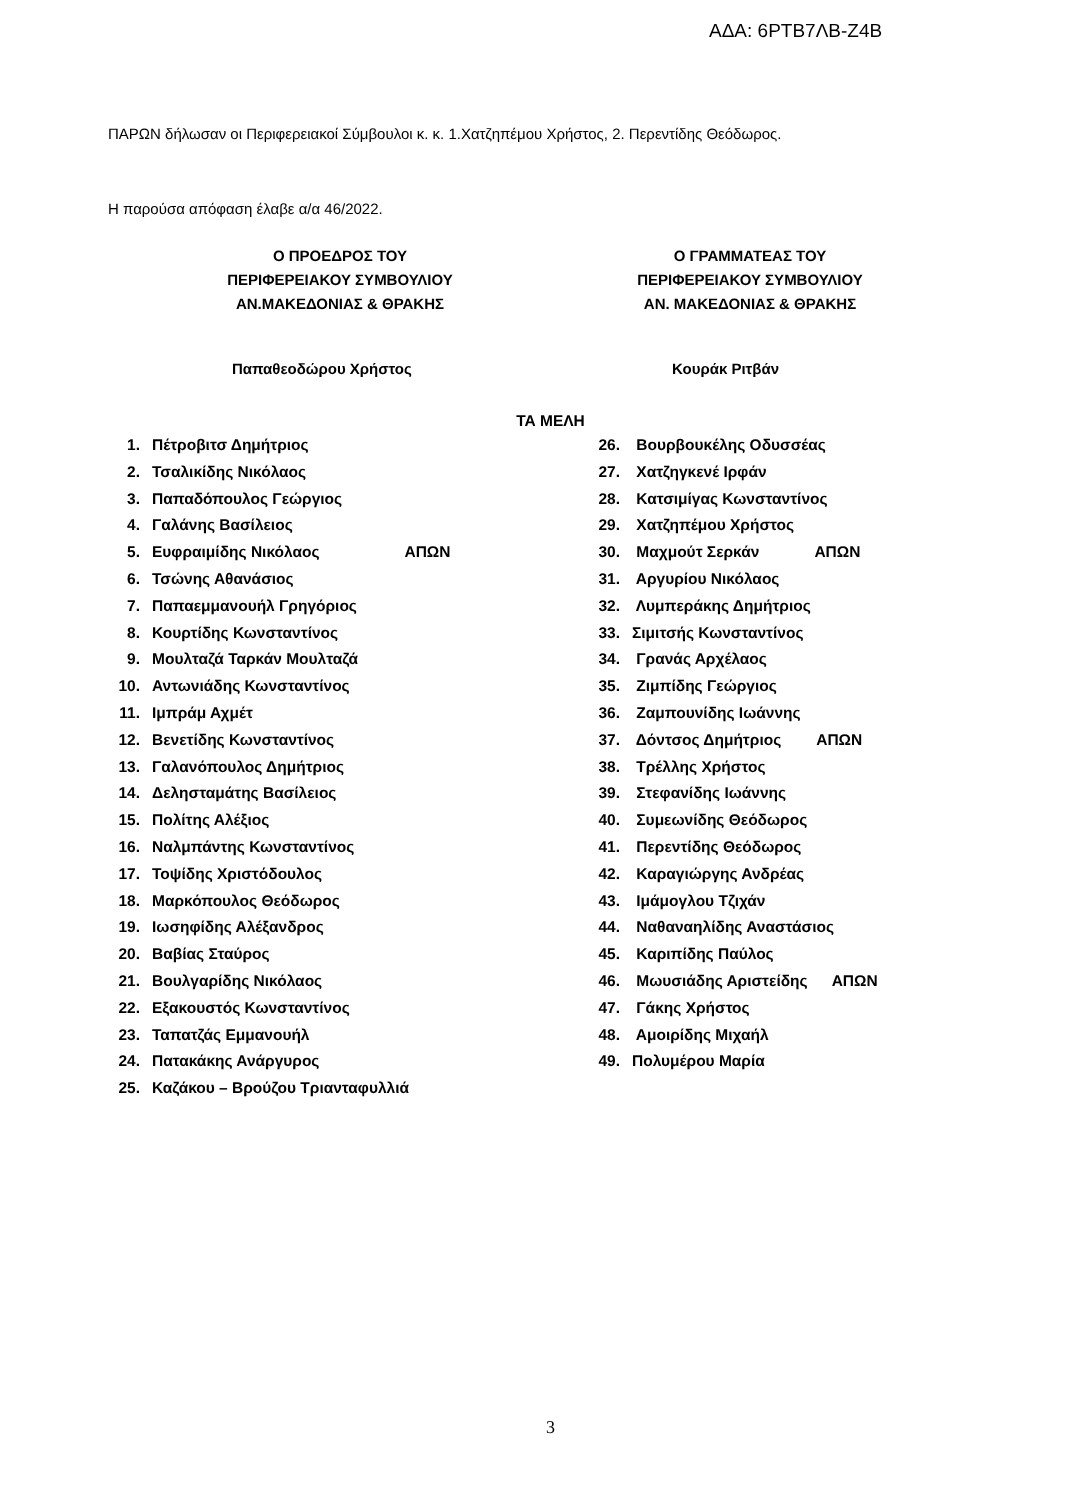ΑΔΑ: 6ΡΤΒ7ΛΒ-Ζ4Β
ΠΑΡΩΝ δήλωσαν οι Περιφερειακοί Σύμβουλοι κ. κ. 1.Χατζηπέμου Χρήστος, 2. Περεντίδης Θεόδωρος.
Η παρούσα απόφαση έλαβε α/α 46/2022.
Ο ΠΡΟΕΔΡΟΣ ΤΟΥ
ΠΕΡΙΦΕΡΕΙΑΚΟΥ ΣΥΜΒΟΥΛΙΟΥ
ΑΝ.ΜΑΚΕΔΟΝΙΑΣ & ΘΡΑΚΗΣ
Ο ΓΡΑΜΜΑΤΕΑΣ ΤΟΥ
ΠΕΡΙΦΕΡΕΙΑΚΟΥ ΣΥΜΒΟΥΛΙΟΥ
ΑΝ. ΜΑΚΕΔΟΝΙΑΣ & ΘΡΑΚΗΣ
Παπαθεοδώρου Χρήστος Κουράκ Ριτβάν
ΤΑ ΜΕΛΗ
1. Πέτροβιτσ Δημήτριος
2. Τσαλικίδης Νικόλαος
3. Παπαδόπουλος Γεώργιος
4. Γαλάνης Βασίλειος
5. Ευφραιμίδης Νικόλαος ΑΠΩΝ
6. Τσώνης Αθανάσιος
7. Παπαεμμανουήλ Γρηγόριος
8. Κουρτίδης Κωνσταντίνος
9. Μουλταζά Ταρκάν Μουλταζά
10. Αντωνιάδης Κωνσταντίνος
11. Ιμπράμ Αχμέτ
12. Βενετίδης Κωνσταντίνος
13. Γαλανόπουλος Δημήτριος
14. Δελησταμάτης Βασίλειος
15. Πολίτης Αλέξιος
16. Ναλμπάντης Κωνσταντίνος
17. Τοψίδης Χριστόδουλος
18. Μαρκόπουλος Θεόδωρος
19. Ιωσηφίδης Αλέξανδρος
20. Βαβίας Σταύρος
21. Βουλγαρίδης Νικόλαος
22. Εξακουστός Κωνσταντίνος
23. Ταπατζάς Εμμανουήλ
24. Πατακάκης Ανάργυρος
25. Καζάκου – Βρούζου Τριανταφυλλιά
26. Βουρβουκέλης Οδυσσέας
27. Χατζηγκενέ Ιρφάν
28. Κατσιμίγας Κωνσταντίνος
29. Χατζηπέμου Χρήστος
30. Μαχμούτ Σερκάν ΑΠΩΝ
31. Αργυρίου Νικόλαος
32. Λυμπεράκης Δημήτριος
33. Σιμιτσής Κωνσταντίνος
34. Γρανάς Αρχέλαος
35. Ζιμπίδης Γεώργιος
36. Ζαμπουνίδης Ιωάννης
37. Δόντσος Δημήτριος ΑΠΩΝ
38. Τρέλλης Χρήστος
39. Στεφανίδης Ιωάννης
40. Συμεωνίδης Θεόδωρος
41. Περεντίδης Θεόδωρος
42. Καραγιώργης Ανδρέας
43. Ιμάμογλου Τζιχάν
44. Ναθαναηλίδης Αναστάσιος
45. Καριπίδης Παύλος
46. Μωυσιάδης Αριστείδης ΑΠΩΝ
47. Γάκης Χρήστος
48. Αμοιρίδης Μιχαήλ
49. Πολυμέρου Μαρία
3